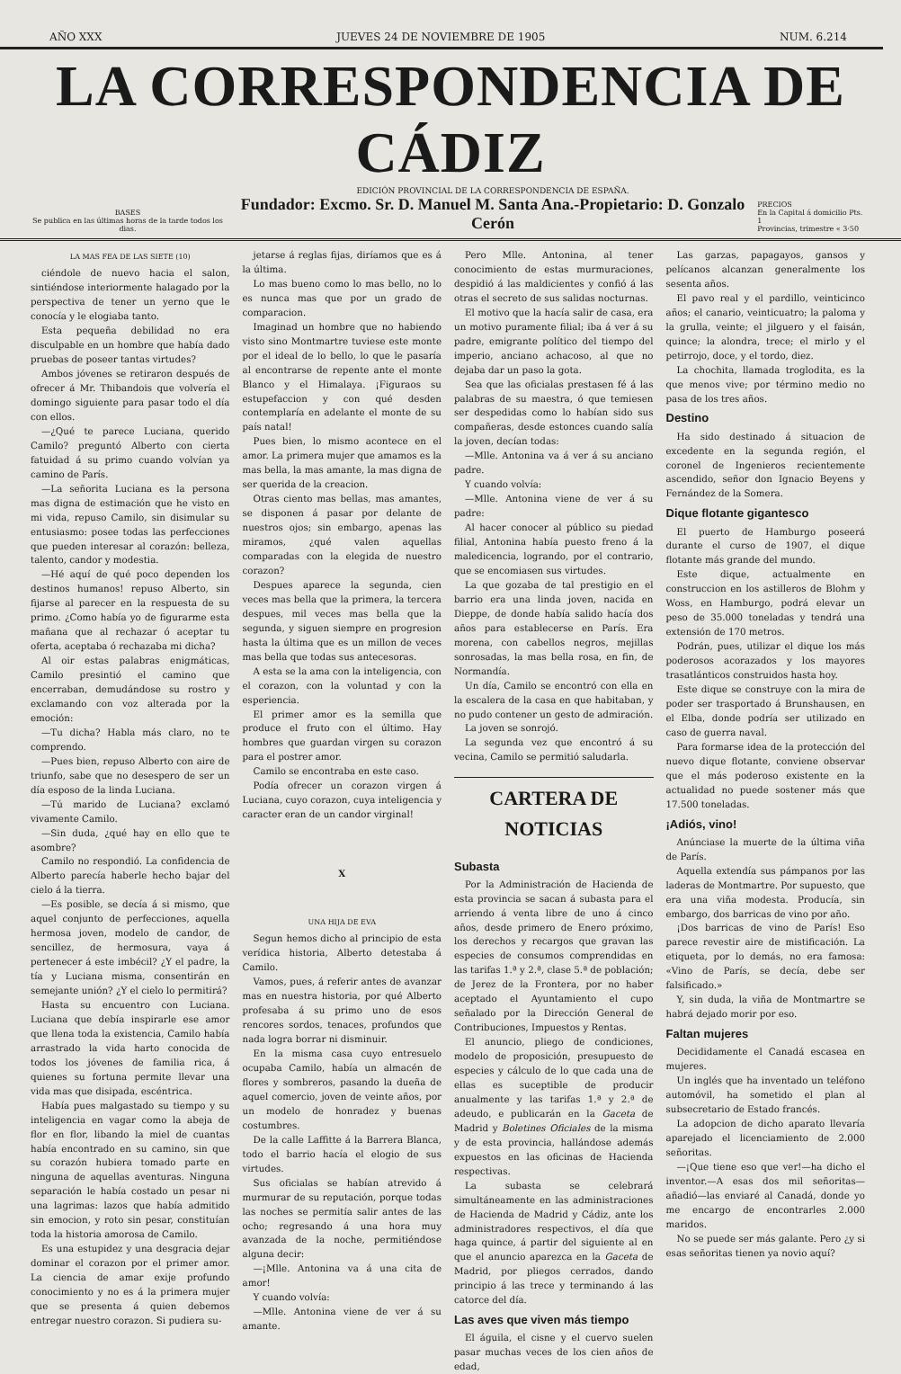AÑO XXX JUEVES 24 DE NOVIEMBRE DE 1905 NUM. 6.214
LA CORRESPONDENCIA DE CÁDIZ
BASES
Se publica en las últimas horas de la tarde todos los dias.
EDICIÓN PROVINCIAL DE LA CORRESPONDENCIA DE ESPAÑA.
Fundador: Excmo. Sr. D. Manuel M. Santa Ana.-Propietario: D. Gonzalo Cerón
PRECIOS
En la Capital á domicilio Pts. 1
Provincias, trimestre « 3·50
LA MAS FEA DE LAS SIETE (10)
ciéndole de nuevo hacia el salon, sintiéndose interiormente halagado por la perspectiva de tener un yerno que le conocía y le elogiaba tanto.
Esta pequeña debilidad no era disculpable en un hombre que había dado pruebas de poseer tantas virtudes?
Ambos jóvenes se retiraron después de ofrecer á Mr. Thibandois que volvería el domingo siguiente para pasar todo el día con ellos.
—¿Qué te parece Luciana, querido Camilo? preguntó Alberto con cierta fatuidad á su primo cuando volvían ya camino de París.
—La señorita Luciana es la persona mas digna de estimación que he visto en mi vida, repuso Camilo, sin disimular su entusiasmo: posee todas las perfecciones que pueden interesar al corazón: belleza, talento, candor y modestia.
—Hé aquí de qué poco dependen los destinos humanos! repuso Alberto, sin fijarse al parecer en la respuesta de su primo. ¿Como había yo de figurarme esta mañana que al rechazar ó aceptar tu oferta, aceptaba ó rechazaba mi dicha?
Al oir estas palabras enigmáticas, Camilo presintió el camino que encerraban, demudándose su rostro y exclamando con voz alterada por la emoción:
—Tu dicha? Habla más claro, no te comprendo.
—Pues bien, repuso Alberto con aire de triunfo, sabe que no desespero de ser un día esposo de la linda Luciana.
—Tú marido de Luciana? exclamó vivamente Camilo.
—Sin duda, ¿qué hay en ello que te asombre?
Camilo no respondió. La confidencia de Alberto parecía haberle hecho bajar del cielo á la tierra.
—Es posible, se decía á si mismo, que aquel conjunto de perfecciones, aquella hermosa joven, modelo de candor, de sencillez, de hermosura, vaya á pertenecer á este imbécil? ¿Y el padre, la tía y Luciana misma, consentirán en semejante unión? ¿Y el cielo lo permitirá?
Hasta su encuentro con Luciana. Luciana que debía inspirarle ese amor que llena toda la existencia, Camilo había arrastrado la vida harto conocida de todos los jóvenes de familia rica, á quienes su fortuna permite llevar una vida mas que disipada, escéntrica.
Había pues malgastado su tiempo y su inteligencia en vagar como la abeja de flor en flor, libando la miel de cuantas había encontrado en su camino, sin que su corazón hubiera tomado parte en ninguna de aquellas aventuras. Ninguna separación le había costado un pesar ni una lagrimas: lazos que había admitido sin emocion, y roto sin pesar, constituían toda la historia amorosa de Camilo.
Es una estupidez y una desgracia dejar dominar el corazon por el primer amor. La ciencia de amar exije profundo conocimiento y no es á la primera mujer que se presenta á quien debemos entregar nuestro corazon. Si pudiera su-
jetarse á reglas fijas, diríamos que es á la última.
Lo mas bueno como lo mas bello, no lo es nunca mas que por un grado de comparacion.
Imaginad un hombre que no habiendo visto sino Montmartre tuviese este monte por el ideal de lo bello, lo que le pasaría al encontrarse de repente ante el monte Blanco y el Himalaya. ¡Figuraos su estupefaccion y con qué desden contemplaría en adelante el monte de su país natal!
Pues bien, lo mismo acontece en el amor. La primera mujer que amamos es la mas bella, la mas amante, la mas digna de ser querida de la creacion.
Otras ciento mas bellas, mas amantes, se disponen á pasar por delante de nuestros ojos; sin embargo, apenas las miramos, ¿qué valen aquellas comparadas con la elegida de nuestro corazon?
Despues aparece la segunda, cien veces mas bella que la primera, la tercera despues, mil veces mas bella que la segunda, y siguen siempre en progresion hasta la última que es un millon de veces mas bella que todas sus antecesoras.
A esta se la ama con la inteligencia, con el corazon, con la voluntad y con la esperiencia.
El primer amor es la semilla que produce el fruto con el último. Hay hombres que guardan virgen su corazon para el postrer amor.
Camilo se encontraba en este caso.
Podía ofrecer un corazon virgen á Luciana, cuyo corazon, cuya inteligencia y caracter eran de un candor virginal!
X
UNA HIJA DE EVA
Segun hemos dicho al principio de esta verídica historia, Alberto detestaba á Camilo.
Vamos, pues, á referir antes de avanzar mas en nuestra historia, por qué Alberto profesaba á su primo uno de esos rencores sordos, tenaces, profundos que nada logra borrar ni disminuir.
En la misma casa cuyo entresuelo ocupaba Camilo, había un almacén de flores y sombreros, pasando la dueña de aquel comercio, joven de veinte años, por un modelo de honradez y buenas costumbres.
De la calle Laffitte á la Barrera Blanca, todo el barrio hacía el elogio de sus virtudes.
Sus oficialas se habían atrevido á murmurar de su reputación, porque todas las noches se permitía salir antes de las ocho; regresando á una hora muy avanzada de la noche, permitiéndose alguna decir:
—¡Mlle. Antonina va á una cita de amor!
Y cuando volvía:
—Mlle. Antonina viene de ver á su amante.
Pero Mlle. Antonina, al tener conocimiento de estas murmuraciones, despidió á las maldicientes y confió á las otras el secreto de sus salidas nocturnas.
El motivo que la hacía salir de casa, era un motivo puramente filial; iba á ver á su padre, emigrante político del tiempo del imperio, anciano achacoso, al que no dejaba dar un paso la gota.
Sea que las oficialas prestasen fé á las palabras de su maestra, ó que temiesen ser despedidas como lo habían sido sus compañeras, desde estonces cuando salía la joven, decían todas:
—Mlle. Antonina va á ver á su anciano padre.
Y cuando volvía:
—Mlle. Antonina viene de ver á su padre:
Al hacer conocer al público su piedad filial, Antonina había puesto freno á la maledicencia, logrando, por el contrario, que se encomiasen sus virtudes.
La que gozaba de tal prestigio en el barrio era una linda joven, nacida en Dieppe, de donde había salido hacía dos años para establecerse en París. Era morena, con cabellos negros, mejillas sonrosadas, la mas bella rosa, en fin, de Normandía.
Un día, Camilo se encontró con ella en la escalera de la casa en que habitaban, y no pudo contener un gesto de admiración.
La joven se sonrojó.
La segunda vez que encontró á su vecina, Camilo se permitió saludarla.
CARTERA DE NOTICIAS
Subasta
Por la Administración de Hacienda de esta provincia se sacan á subasta para el arriendo á venta libre de uno á cinco años, desde primero de Enero próximo, los derechos y recargos que gravan las especies de consumos comprendidas en las tarifas 1.ª y 2.ª, clase 5.ª de población; de Jerez de la Frontera, por no haber aceptado el Ayuntamiento el cupo señalado por la Dirección General de Contribuciones, Impuestos y Rentas.
El anuncio, pliego de condiciones, modelo de proposición, presupuesto de especies y cálculo de lo que cada una de ellas es suceptible de producir anualmente y las tarifas 1.ª y 2.ª de adeudo, e publicarán en la Gaceta de Madrid y Boletines Oficiales de la misma y de esta provincia, hallándose además expuestos en las oficinas de Hacienda respectivas.
La subasta se celebrará simultáneamente en las administraciones de Hacienda de Madrid y Cádiz, ante los administradores respectivos, el día que haga quince, á partir del siguiente al en que el anuncio aparezca en la Gaceta de Madrid, por pliegos cerrados, dando principio á las trece y terminando á las catorce del día.
Las aves que viven más tiempo
El águila, el cisne y el cuervo suelen pasar muchas veces de los cien años de edad,
Las garzas, papagayos, gansos y pelícanos alcanzan generalmente los sesenta años.
El pavo real y el pardillo, veinticinco años; el canario, veinticuatro; la paloma y la grulla, veinte; el jilguero y el faisán, quince; la alondra, trece; el mirlo y el petirrojo, doce, y el tordo, diez.
La chochita, llamada troglodita, es la que menos vive; por término medio no pasa de los tres años.
Destino
Ha sido destinado á situacion de excedente en la segunda región, el coronel de Ingenieros recientemente ascendido, señor don Ignacio Beyens y Fernández de la Somera.
Dique flotante gigantesco
El puerto de Hamburgo poseerá durante el curso de 1907, el dique flotante más grande del mundo.
Este dique, actualmente en construccion en los astilleros de Blohm y Woss, en Hamburgo, podrá elevar un peso de 35.000 toneladas y tendrá una extensión de 170 metros.
Podrán, pues, utilizar el dique los más poderosos acorazados y los mayores trasatlánticos construidos hasta hoy.
Este dique se construye con la mira de poder ser trasportado á Brunshausen, en el Elba, donde podría ser utilizado en caso de guerra naval.
Para formarse idea de la protección del nuevo dique flotante, conviene observar que el más poderoso existente en la actualidad no puede sostener más que 17.500 toneladas.
¡Adiós, vino!
Anúnciase la muerte de la última viña de París.
Aquella extendía sus pámpanos por las laderas de Montmartre. Por supuesto, que era una viña modesta. Producía, sin embargo, dos barricas de vino por año.
¡Dos barricas de vino de París! Eso parece revestir aire de mistificación. La etiqueta, por lo demás, no era famosa: «Vino de París, se decía, debe ser falsificado.»
Y, sin duda, la viña de Montmartre se habrá dejado morir por eso.
Faltan mujeres
Decididamente el Canadá escasea en mujeres.
Un inglés que ha inventado un teléfono automóvil, ha sometido el plan al subsecretario de Estado francés.
La adopcion de dicho aparato llevaría aparejado el licenciamiento de 2.000 señoritas.
—¡Que tiene eso que ver!—ha dicho el inventor.—A esas dos mil señoritas—añadió—las enviaré al Canadá, donde yo me encargo de encontrarles 2.000 maridos.
No se puede ser más galante. Pero ¿y si esas señoritas tienen ya novio aquí?